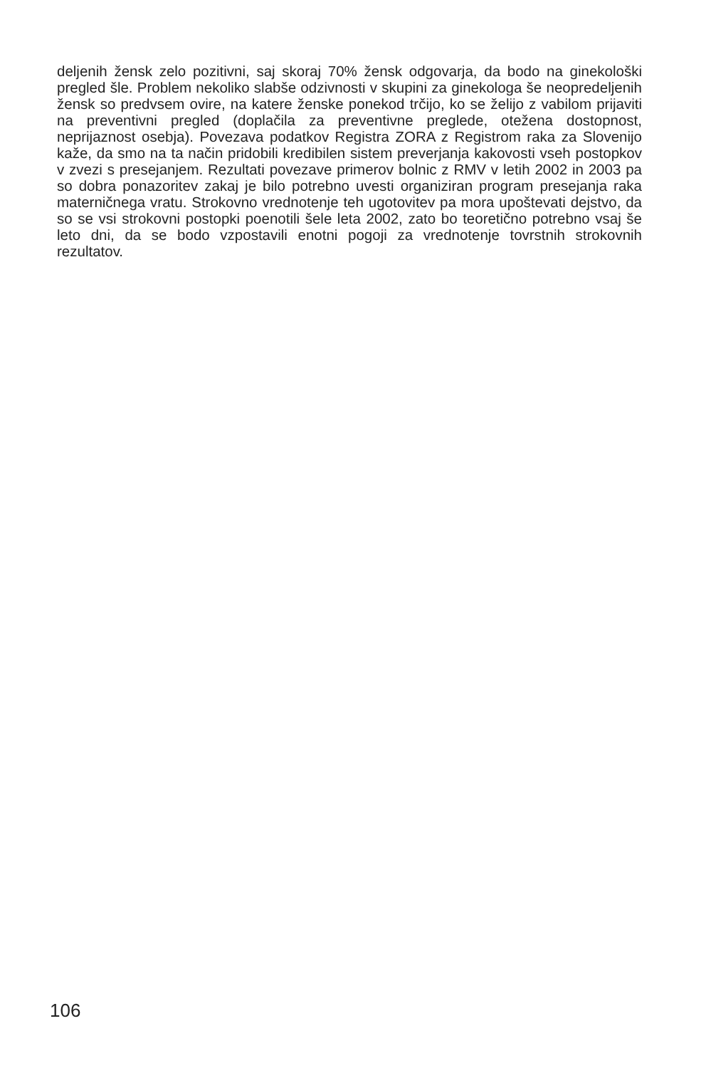deljenih žensk zelo pozitivni, saj skoraj 70% žensk odgovarja, da bodo na ginekološki pregled šle. Problem nekoliko slabše odzivnosti v skupini za ginekologa še neopredeljenih žensk so predvsem ovire, na katere ženske ponekod trčijo, ko se želijo z vabilom prijaviti na preventivni pregled (doplačila za preventivne preglede, otežena dostopnost, neprijaznost osebja). Povezava podatkov Registra ZORA z Registrom raka za Slovenijo kaže, da smo na ta način pridobili kredibilen sistem preverjanja kakovosti vseh postopkov v zvezi s presejanjem. Rezultati povezave primerov bolnic z RMV v letih 2002 in 2003 pa so dobra ponazoritev zakaj je bilo potrebno uvesti organiziran program presejanja raka materničnega vratu. Strokovno vrednotenje teh ugotovitev pa mora upoštevati dejstvo, da so se vsi strokovni postopki poenotili šele leta 2002, zato bo teoretično potrebno vsaj še leto dni, da se bodo vzpostavili enotni pogoji za vrednotenje tovrstnih strokovnih rezultatov.
106